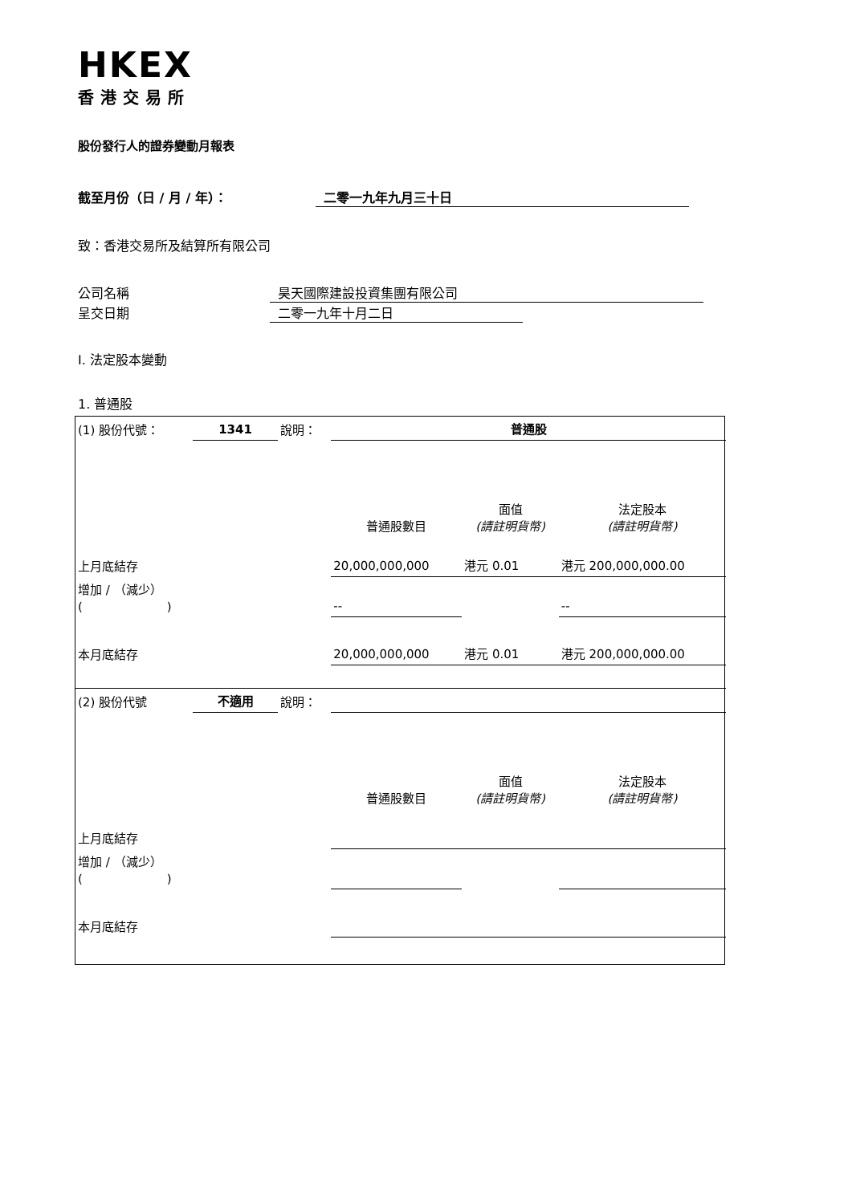HKEX
香港交易所
股份發行人的證券變動月報表
截至月份（日 / 月 / 年）： 二零一九年九月三十日
致：香港交易所及結算所有限公司
公司名稱 昊天國際建設投資集團有限公司
呈交日期 二零一九年十月二日
I. 法定股本變動
1. 普通股
| (1) 股份代號： | 1341 | 說明： | 普通股 | | |
| | | | 普通股數目 | 面值 (請註明貨幣) | 法定股本 (請註明貨幣) |
| 上月底結存 | | | 20,000,000,000 | 港元 0.01 | 港元 200,000,000.00 |
| 增加 / （減少） ( ) | | | -- | | -- |
| 本月底結存 | | | 20,000,000,000 | 港元 0.01 | 港元 200,000,000.00 |
| (2) 股份代號 | 不適用 | 說明： | | | |
| | | | 普通股數目 | 面值 (請註明貨幣) | 法定股本 (請註明貨幣) |
| 上月底結存 | | | | | |
| 增加 / （減少） ( ) | | | | | |
| 本月底結存 | | | | | |